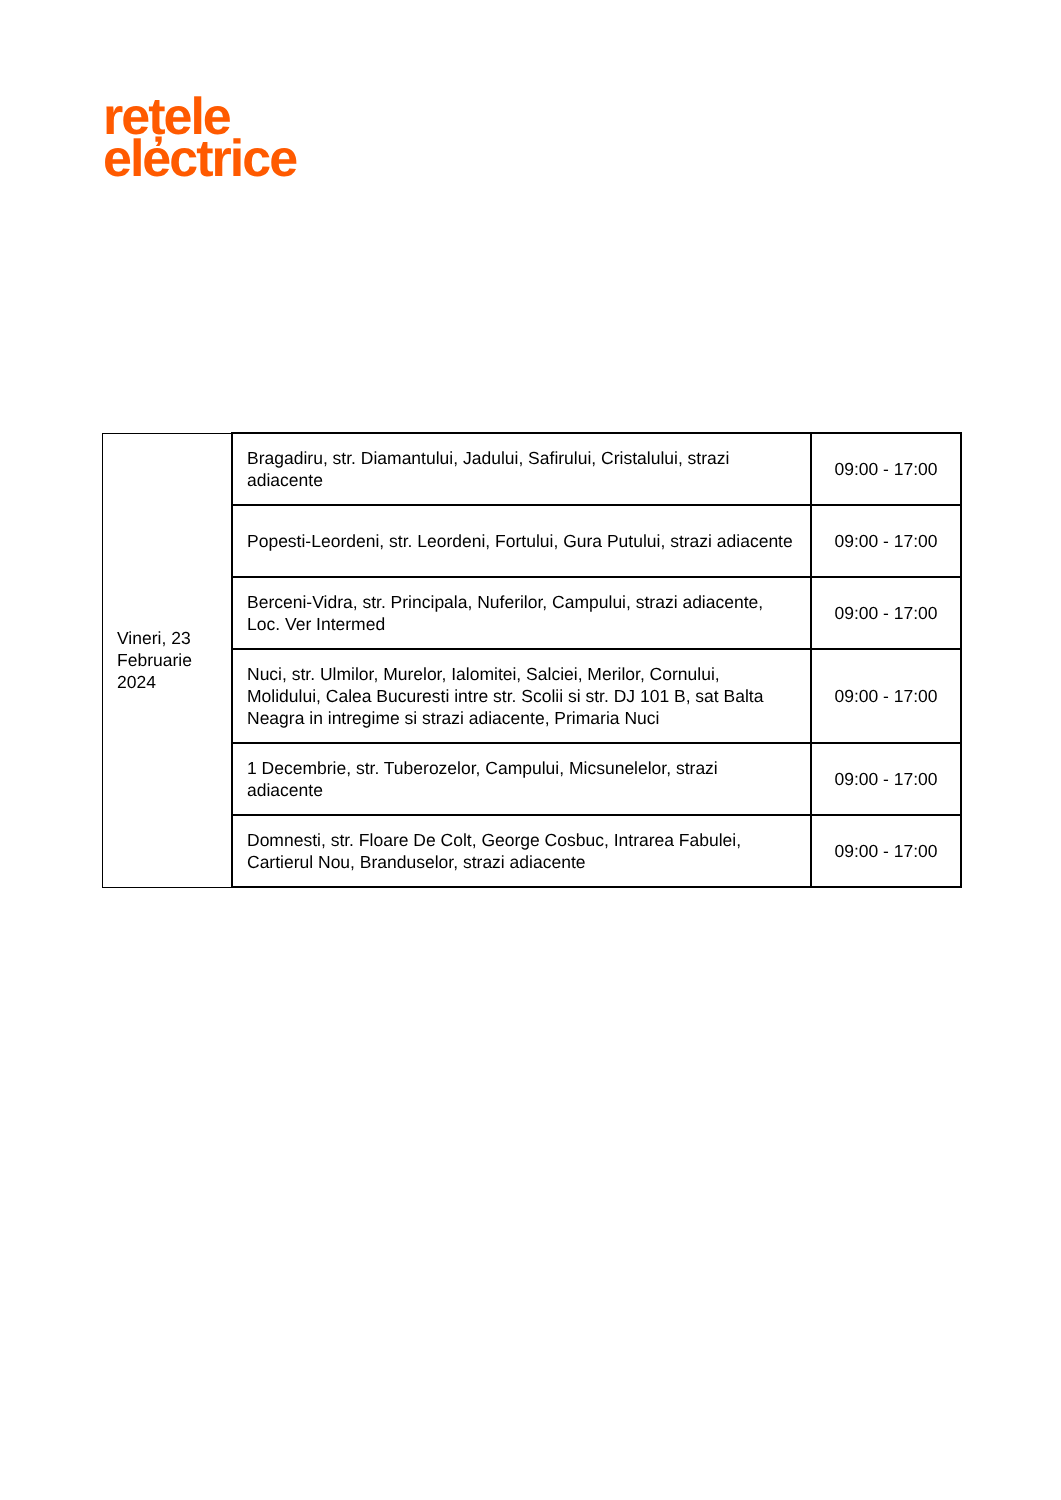rețele
electrice
| Vineri, 23 Februarie 2024 | Bragadiru, str. Diamantului, Jadului, Safirului, Cristalului, strazi adiacente | 09:00 - 17:00 |
| | Popesti-Leordeni, str. Leordeni, Fortului, Gura Putului, strazi adiacente | 09:00 - 17:00 |
| | Berceni-Vidra, str. Principala, Nuferilor, Campului, strazi adiacente, Loc. Ver Intermed | 09:00 - 17:00 |
| | Nuci, str. Ulmilor, Murelor, Ialomitei, Salciei, Merilor, Cornului, Molidului, Calea Bucuresti intre str. Scolii si str. DJ 101 B, sat Balta Neagra in intregime si strazi adiacente, Primaria Nuci | 09:00 - 17:00 |
| | 1 Decembrie, str. Tuberozelor, Campului, Micsunelelor, strazi adiacente | 09:00 - 17:00 |
| | Domnesti, str. Floare De Colt, George Cosbuc, Intrarea Fabulei, Cartierul Nou, Branduselor, strazi adiacente | 09:00 - 17:00 |